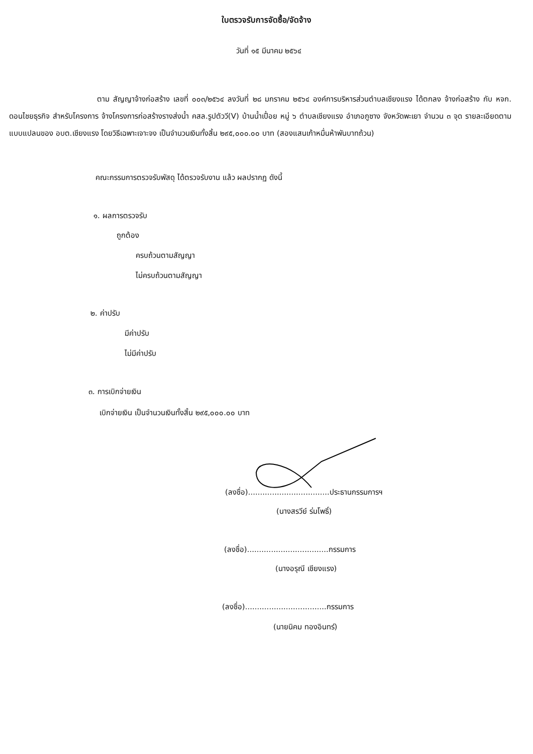ใบตรวจรับการจัดซื้อ/จัดจ้าง
วันที่ ๑๕ มีนาคม ๒๕๖๔
ตาม สัญญาจ้างก่อสร้าง เลขที่ ๐๐๓/๒๕๖๔ ลงวันที่ ๒๘ มกราคม ๒๕๖๔ องค์การบริหารส่วนตำบลเชียงแรง ได้ตกลง จ้างก่อสร้าง กับ หจก. ดอนไชยธุรกิจ สำหรับโครงการ จ้างโครงการก่อสร้างรางส่งน้ำ คสล.รูปตัววี(V) บ้านน้ำเปื๋อย หมู่ ๖ ตำบลเชียงแรง อำเภอภูซาง จังหวัดพะเยา จำนวน ๓ จุด รายละเอียดตามแบบแปลนของ อบต.เชียงแรง โดยวิธีเฉพาะเจาะจง เป็นจำนวนเงินทั้งสิ้น ๒๙๕,๐๐๐.๐๐ บาท (สองแสนเก้าหมื่นห้าพันบาทถ้วน)
คณะกรรมการตรวจรับพัสดุ ได้ตรวจรับงาน แล้ว ผลปรากฏ ดังนี้
๑. ผลการตรวจรับ
ถูกต้อง
ครบถ้วนตามสัญญา
ไม่ครบถ้วนตามสัญญา
๒. ค่าปรับ
มีค่าปรับ
ไม่มีค่าปรับ
๓. การเบิกจ่ายเงิน
เบิกจ่ายเงิน เป็นจำนวนเงินทั้งสิ้น ๒๙๕,๐๐๐.๐๐ บาท
(ลงชื่อ)..................................ประธานกรรมการฯ
(นางสรวีย์ ร่มโพธิ์)
(ลงชื่อ)..................................กรรมการ
(นางอรุณี เชียงแรง)
(ลงชื่อ)..................................กรรมการ
(นายนิคม ทองอินทร์)